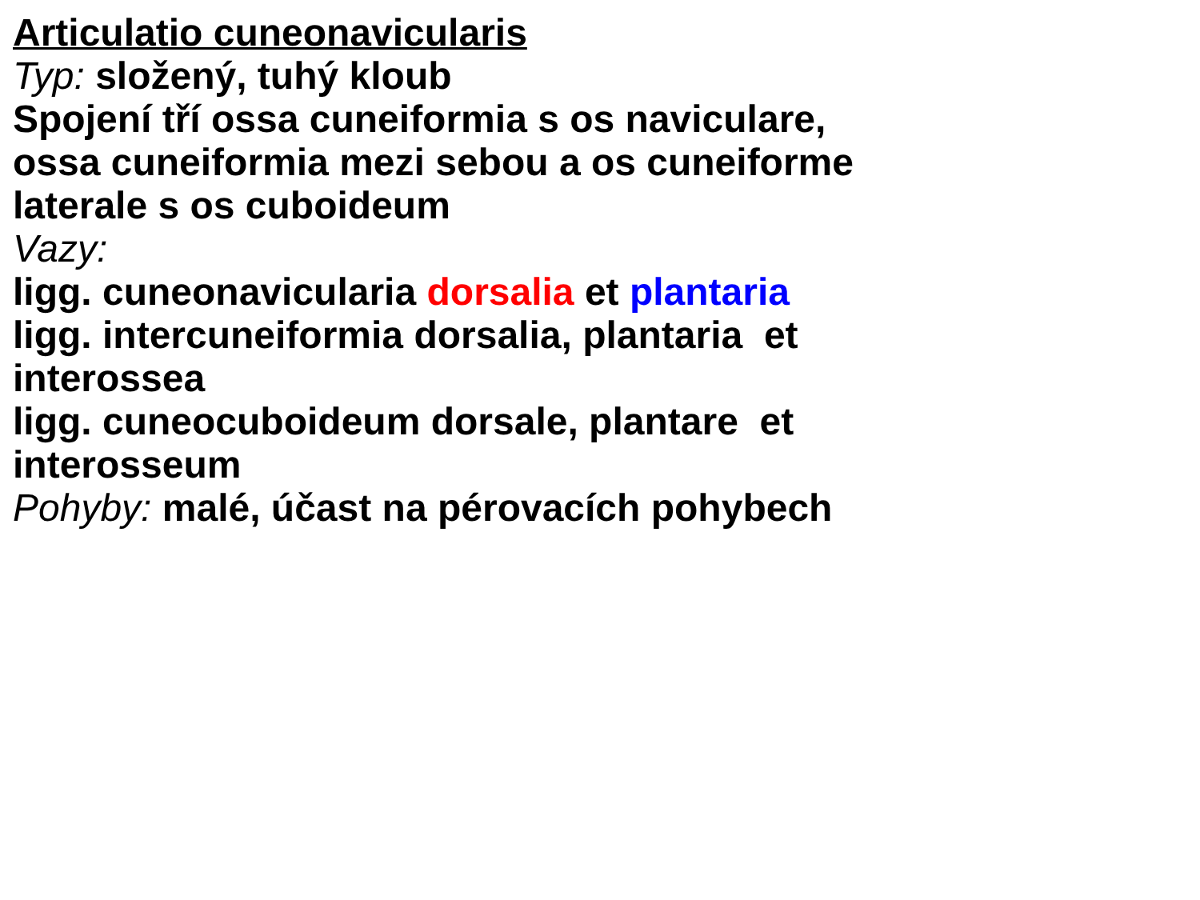Articulatio cuneonavicularis
Typ: složený, tuhý kloub
Spojení tří ossa cuneiformia s os naviculare,
ossa cuneiformia mezi sebou a os cuneiforme
laterale s os cuboideum
Vazy:
ligg. cuneonavicularia dorsalia et plantaria
ligg. intercuneiformia dorsalia, plantaria et
interossea
ligg. cuneocuboideum dorsale, plantare et
interosseum
Pohyby: malé, účast na pérovacích pohybech